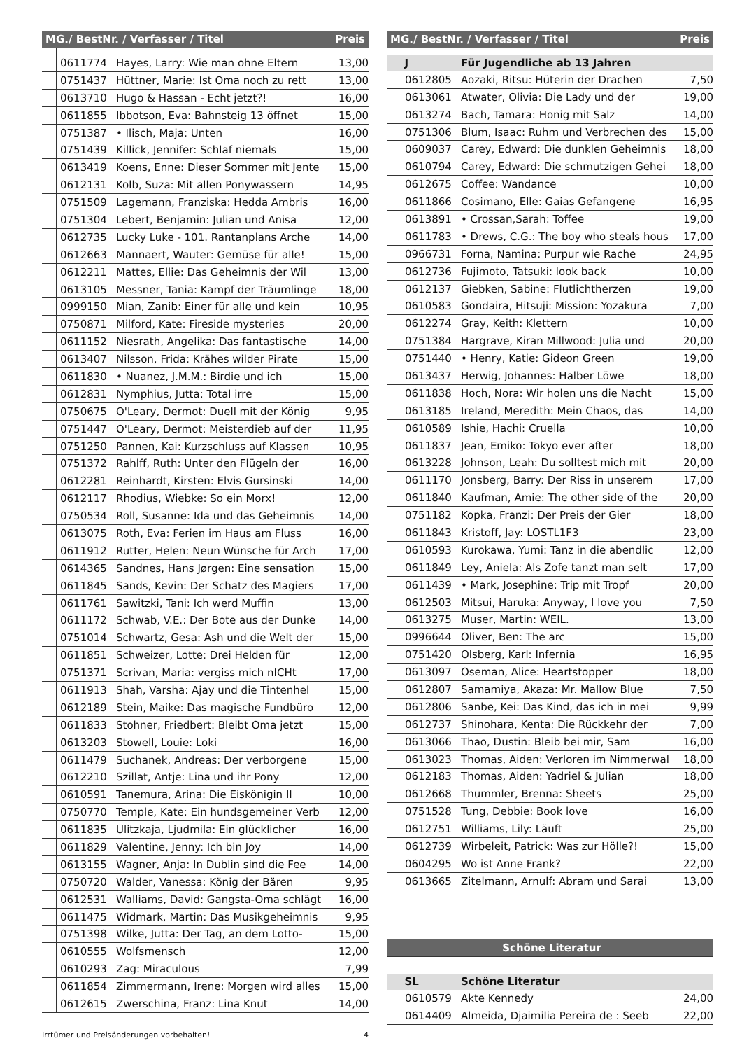| MG./ BestNr. / Verfasser / Titel | | | Preis |
| --- | --- | --- | --- |
| | 0611774 | Hayes, Larry: Wie man ohne Eltern | 13,00 |
| | 0751437 | Hüttner, Marie: Ist Oma noch zu rett | 13,00 |
| | 0613710 | Hugo & Hassan - Echt jetzt?! | 16,00 |
| | 0611855 | Ibbotson, Eva: Bahnsteig 13 öffnet | 15,00 |
| | 0751387 | • Ilisch, Maja: Unten | 16,00 |
| | 0751439 | Killick, Jennifer: Schlaf niemals | 15,00 |
| | 0613419 | Koens, Enne: Dieser Sommer mit Jente | 15,00 |
| | 0612131 | Kolb, Suza: Mit allen Ponywassern | 14,95 |
| | 0751509 | Lagemann, Franziska: Hedda Ambris | 16,00 |
| | 0751304 | Lebert, Benjamin: Julian und Anisa | 12,00 |
| | 0612735 | Lucky Luke - 101. Rantanplans Arche | 14,00 |
| | 0612663 | Mannaert, Wauter: Gemüse für alle! | 15,00 |
| | 0612211 | Mattes, Ellie: Das Geheimnis der Wil | 13,00 |
| | 0613105 | Messner, Tania: Kampf der Träumlinge | 18,00 |
| | 0999150 | Mian, Zanib: Einer für alle und kein | 10,95 |
| | 0750871 | Milford, Kate: Fireside mysteries | 20,00 |
| | 0611152 | Niesrath, Angelika: Das fantastische | 14,00 |
| | 0613407 | Nilsson, Frida: Krähes wilder Pirate | 15,00 |
| | 0611830 | • Nuanez, J.M.M.: Birdie und ich | 15,00 |
| | 0612831 | Nymphius, Jutta: Total irre | 15,00 |
| | 0750675 | O'Leary, Dermot: Duell mit der König | 9,95 |
| | 0751447 | O'Leary, Dermot: Meisterdieb auf der | 11,95 |
| | 0751250 | Pannen, Kai: Kurzschluss auf Klassen | 10,95 |
| | 0751372 | Rahlff, Ruth: Unter den Flügeln der | 16,00 |
| | 0612281 | Reinhardt, Kirsten: Elvis Gursinski | 14,00 |
| | 0612117 | Rhodius, Wiebke: So ein Morx! | 12,00 |
| | 0750534 | Roll, Susanne: Ida und das Geheimnis | 14,00 |
| | 0613075 | Roth, Eva: Ferien im Haus am Fluss | 16,00 |
| | 0611912 | Rutter, Helen: Neun Wünsche für Arch | 17,00 |
| | 0614365 | Sandnes, Hans Jørgen: Eine sensation | 15,00 |
| | 0611845 | Sands, Kevin: Der Schatz des Magiers | 17,00 |
| | 0611761 | Sawitzki, Tani: Ich werd Muffin | 13,00 |
| | 0611172 | Schwab, V.E.: Der Bote aus der Dunke | 14,00 |
| | 0751014 | Schwartz, Gesa: Ash und die Welt der | 15,00 |
| | 0611851 | Schweizer, Lotte: Drei Helden für | 12,00 |
| | 0751371 | Scrivan, Maria: vergiss mich nICHt | 17,00 |
| | 0611913 | Shah, Varsha: Ajay und die Tintenhel | 15,00 |
| | 0612189 | Stein, Maike: Das magische Fundbüro | 12,00 |
| | 0611833 | Stohner, Friedbert: Bleibt Oma jetzt | 15,00 |
| | 0613203 | Stowell, Louie: Loki | 16,00 |
| | 0611479 | Suchanek, Andreas: Der verborgene | 15,00 |
| | 0612210 | Szillat, Antje: Lina und ihr Pony | 12,00 |
| | 0610591 | Tanemura, Arina: Die Eiskönigin II | 10,00 |
| | 0750770 | Temple, Kate: Ein hundsgemeiner Verb | 12,00 |
| | 0611835 | Ulitzkaja, Ljudmila: Ein glücklicher | 16,00 |
| | 0611829 | Valentine, Jenny: Ich bin Joy | 14,00 |
| | 0613155 | Wagner, Anja: In Dublin sind die Fee | 14,00 |
| | 0750720 | Walder, Vanessa: König der Bären | 9,95 |
| | 0612531 | Walliams, David: Gangsta-Oma schlägt | 16,00 |
| | 0611475 | Widmark, Martin: Das Musikgeheimnis | 9,95 |
| | 0751398 | Wilke, Jutta: Der Tag, an dem Lotto- | 15,00 |
| | 0610555 | Wolfsmensch | 12,00 |
| | 0610293 | Zag: Miraculous | 7,99 |
| | 0611854 | Zimmermann, Irene: Morgen wird alles | 15,00 |
| | 0612615 | Zwerschina, Franz: Lina Knut | 14,00 |
| MG./ BestNr. / Verfasser / Titel | | | Preis |
| --- | --- | --- | --- |
| | J | Für Jugendliche ab 13 Jahren | |
| | 0612805 | Aozaki, Ritsu: Hüterin der Drachen | 7,50 |
| | 0613061 | Atwater, Olivia: Die Lady und der | 19,00 |
| | 0613274 | Bach, Tamara: Honig mit Salz | 14,00 |
| | 0751306 | Blum, Isaac: Ruhm und Verbrechen des | 15,00 |
| | 0609037 | Carey, Edward: Die dunklen Geheimnis | 18,00 |
| | 0610794 | Carey, Edward: Die schmutzigen Gehei | 18,00 |
| | 0612675 | Coffee: Wandance | 10,00 |
| | 0611866 | Cosimano, Elle: Gaias Gefangene | 16,95 |
| | 0613891 | • Crossan,Sarah: Toffee | 19,00 |
| | 0611783 | • Drews, C.G.: The boy who steals hous | 17,00 |
| | 0966731 | Forna, Namina: Purpur wie Rache | 24,95 |
| | 0612736 | Fujimoto, Tatsuki: look back | 10,00 |
| | 0612137 | Giebken, Sabine: Flutlichtherzen | 19,00 |
| | 0610583 | Gondaira, Hitsuji: Mission: Yozakura | 7,00 |
| | 0612274 | Gray, Keith: Klettern | 10,00 |
| | 0751384 | Hargrave, Kiran Millwood: Julia und | 20,00 |
| | 0751440 | • Henry, Katie: Gideon Green | 19,00 |
| | 0613437 | Herwig, Johannes: Halber Löwe | 18,00 |
| | 0611838 | Hoch, Nora: Wir holen uns die Nacht | 15,00 |
| | 0613185 | Ireland, Meredith: Mein Chaos, das | 14,00 |
| | 0610589 | Ishie, Hachi: Cruella | 10,00 |
| | 0611837 | Jean, Emiko: Tokyo ever after | 18,00 |
| | 0613228 | Johnson, Leah: Du solltest mich mit | 20,00 |
| | 0611170 | Jonsberg, Barry: Der Riss in unserem | 17,00 |
| | 0611840 | Kaufman, Amie: The other side of the | 20,00 |
| | 0751182 | Kopka, Franzi: Der Preis der Gier | 18,00 |
| | 0611843 | Kristoff, Jay: LOSTL1F3 | 23,00 |
| | 0610593 | Kurokawa, Yumi: Tanz in die abendlic | 12,00 |
| | 0611849 | Ley, Aniela: Als Zofe tanzt man selt | 17,00 |
| | 0611439 | • Mark, Josephine: Trip mit Tropf | 20,00 |
| | 0612503 | Mitsui, Haruka: Anyway, I love you | 7,50 |
| | 0613275 | Muser, Martin: WEIL. | 13,00 |
| | 0996644 | Oliver, Ben: The arc | 15,00 |
| | 0751420 | Olsberg, Karl: Infernia | 16,95 |
| | 0613097 | Oseman, Alice: Heartstopper | 18,00 |
| | 0612807 | Samamiya, Akaza: Mr. Mallow Blue | 7,50 |
| | 0612806 | Sanbe, Kei: Das Kind, das ich in mei | 9,99 |
| | 0612737 | Shinohara, Kenta: Die Rückkehr der | 7,00 |
| | 0613066 | Thao, Dustin: Bleib bei mir, Sam | 16,00 |
| | 0613023 | Thomas, Aiden: Verloren im Nimmerwal | 18,00 |
| | 0612183 | Thomas, Aiden: Yadriel & Julian | 18,00 |
| | 0612668 | Thummler, Brenna: Sheets | 25,00 |
| | 0751528 | Tung, Debbie: Book love | 16,00 |
| | 0612751 | Williams, Lily: Läuft | 25,00 |
| | 0612739 | Wirbeleit, Patrick: Was zur Hölle?! | 15,00 |
| | 0604295 | Wo ist Anne Frank? | 22,00 |
| | 0613665 | Zitelmann, Arnulf: Abram und Sarai | 13,00 |
| Schöne Literatur | | | |
| | SL | Schöne Literatur | |
| | 0610579 | Akte Kennedy | 24,00 |
| | 0614409 | Almeida, Djaimilia Pereira de : Seeb | 22,00 |
Irrtümer und Preisänderungen vorbehalten! 4